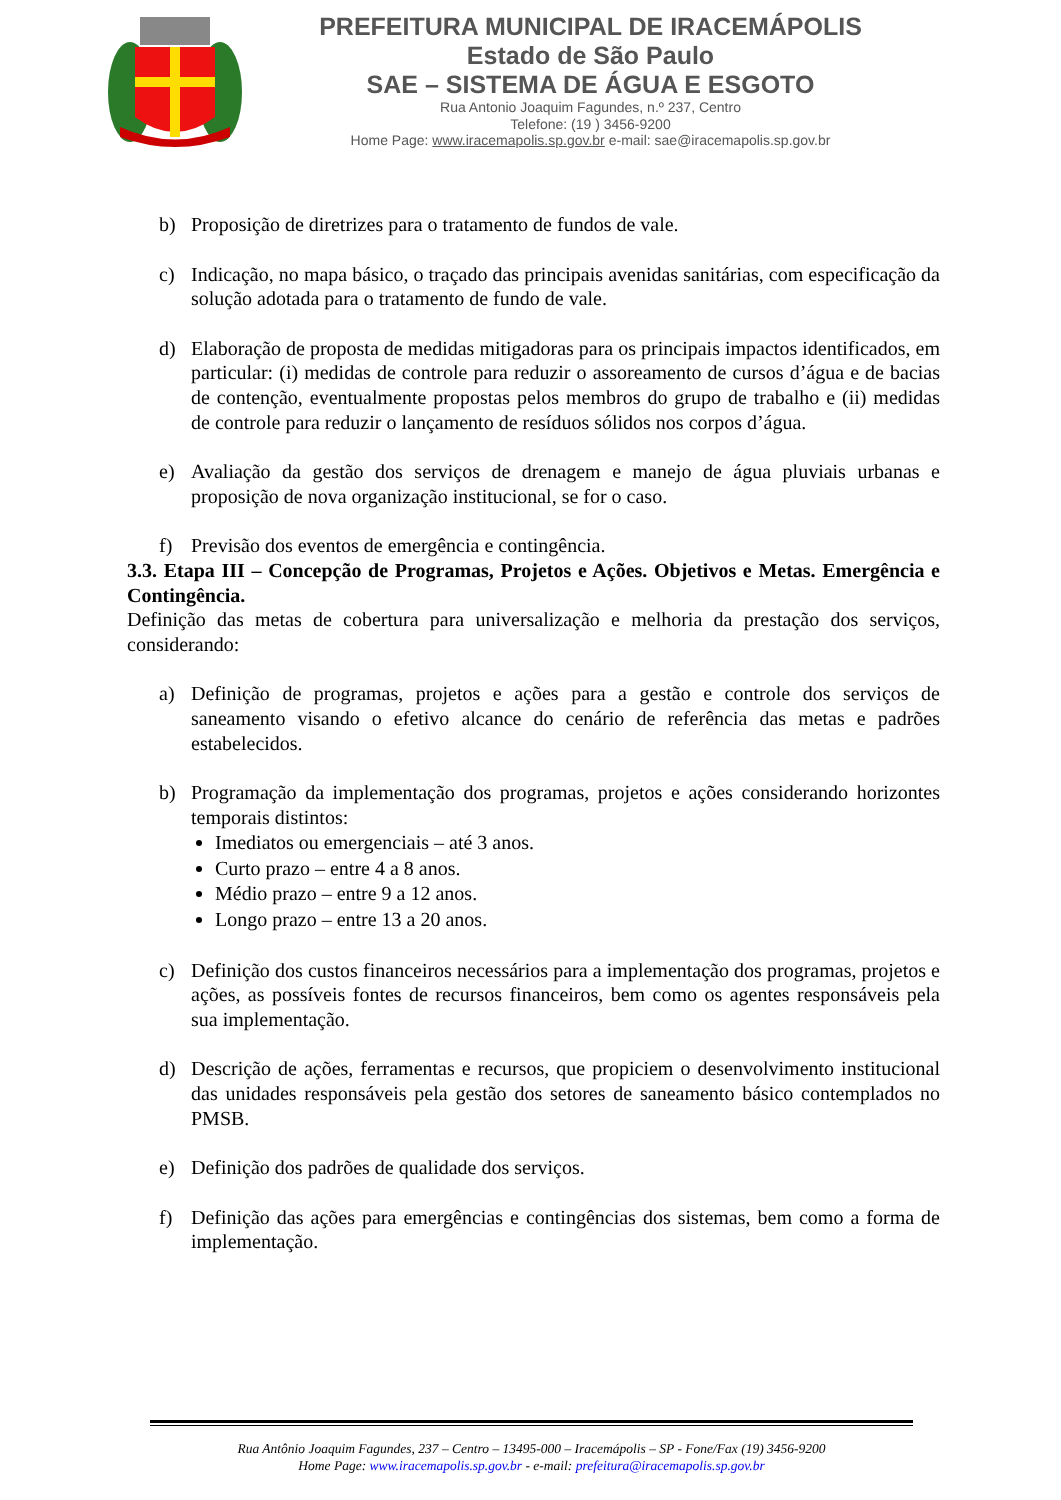PREFEITURA MUNICIPAL DE IRACEMÁPOLIS
Estado de São Paulo
SAE – SISTEMA DE ÁGUA E ESGOTO
Rua Antonio Joaquim Fagundes, n.º 237, Centro
Telefone: (19 ) 3456-9200
Home Page: www.iracemapolis.sp.gov.br e-mail: sae@iracemapolis.sp.gov.br
b) Proposição de diretrizes para o tratamento de fundos de vale.
c) Indicação, no mapa básico, o traçado das principais avenidas sanitárias, com especificação da solução adotada para o tratamento de fundo de vale.
d) Elaboração de proposta de medidas mitigadoras para os principais impactos identificados, em particular: (i) medidas de controle para reduzir o assoreamento de cursos d’água e de bacias de contenção, eventualmente propostas pelos membros do grupo de trabalho e (ii) medidas de controle para reduzir o lançamento de resíduos sólidos nos corpos d’água.
e) Avaliação da gestão dos serviços de drenagem e manejo de água pluviais urbanas e proposição de nova organização institucional, se for o caso.
f) Previsão dos eventos de emergência e contingência.
3.3. Etapa III – Concepção de Programas, Projetos e Ações. Objetivos e Metas. Emergência e Contingência.
Definição das metas de cobertura para universalização e melhoria da prestação dos serviços, considerando:
a) Definição de programas, projetos e ações para a gestão e controle dos serviços de saneamento visando o efetivo alcance do cenário de referência das metas e padrões estabelecidos.
b) Programação da implementação dos programas, projetos e ações considerando horizontes temporais distintos:
Imediatos ou emergenciais – até 3 anos.
Curto prazo – entre 4 a 8 anos.
Médio prazo – entre 9 a 12 anos.
Longo prazo – entre 13 a 20 anos.
c) Definição dos custos financeiros necessários para a implementação dos programas, projetos e ações, as possíveis fontes de recursos financeiros, bem como os agentes responsáveis pela sua implementação.
d) Descrição de ações, ferramentas e recursos, que propiciem o desenvolvimento institucional das unidades responsáveis pela gestão dos setores de saneamento básico contemplados no PMSB.
e) Definição dos padrões de qualidade dos serviços.
f) Definição das ações para emergências e contingências dos sistemas, bem como a forma de implementação.
Rua Antônio Joaquim Fagundes, 237 – Centro – 13495-000 – Iracemápolis – SP - Fone/Fax (19) 3456-9200
Home Page: www.iracemapolis.sp.gov.br - e-mail: prefeitura@iracemapolis.sp.gov.br